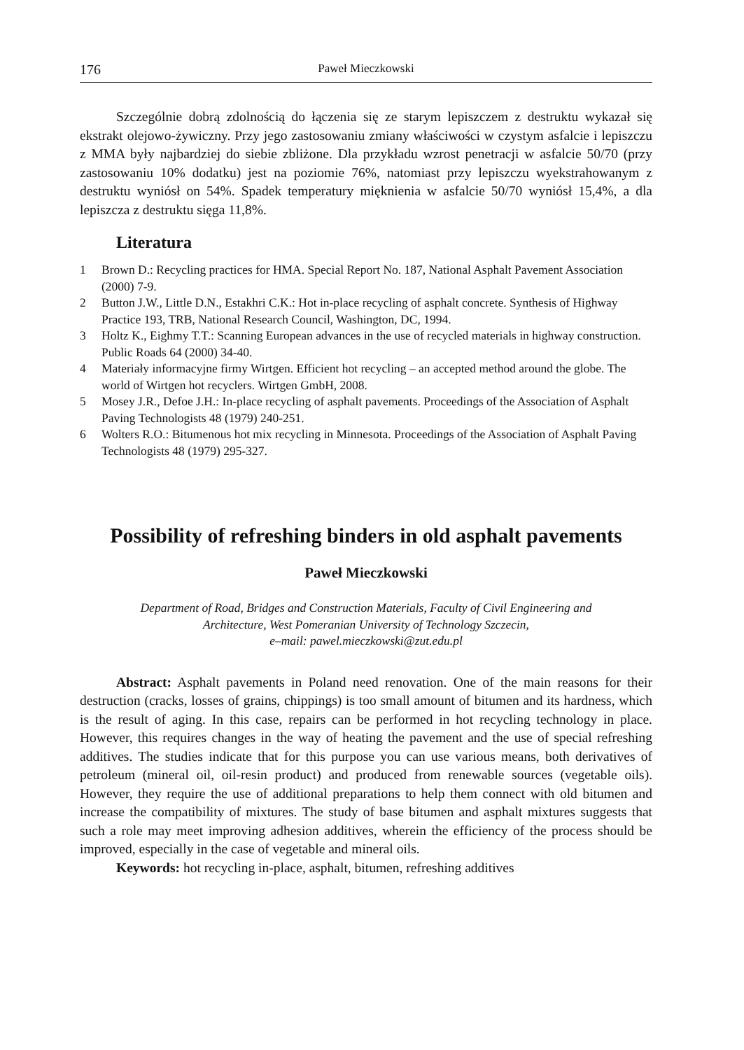176 Paweł Mieczkowski
Szczególnie dobrą zdolnością do łączenia się ze starym lepiszczem z destruktu wykazał się ekstrakt olejowo-żywiczny. Przy jego zastosowaniu zmiany właściwości w czystym asfalcie i lepiszczu z MMA były najbardziej do siebie zbliżone. Dla przykładu wzrost penetracji w asfalcie 50/70 (przy zastosowaniu 10% dodatku) jest na poziomie 76%, natomiast przy lepiszczu wyekstrahowanym z destruktu wyniósł on 54%. Spadek temperatury mięknienia w asfalcie 50/70 wyniósł 15,4%, a dla lepiszcza z destruktu sięga 11,8%.
Literatura
1 Brown D.: Recycling practices for HMA. Special Report No. 187, National Asphalt Pavement Association (2000) 7-9.
2 Button J.W., Little D.N., Estakhri C.K.: Hot in-place recycling of asphalt concrete. Synthesis of Highway Practice 193, TRB, National Research Council, Washington, DC, 1994.
3 Holtz K., Eighmy T.T.: Scanning European advances in the use of recycled materials in highway construction. Public Roads 64 (2000) 34-40.
4 Materiały informacyjne firmy Wirtgen. Efficient hot recycling – an accepted method around the globe. The world of Wirtgen hot recyclers. Wirtgen GmbH, 2008.
5 Mosey J.R., Defoe J.H.: In-place recycling of asphalt pavements. Proceedings of the Association of Asphalt Paving Technologists 48 (1979) 240-251.
6 Wolters R.O.: Bitumenous hot mix recycling in Minnesota. Proceedings of the Association of Asphalt Paving Technologists 48 (1979) 295-327.
Possibility of refreshing binders in old asphalt pavements
Paweł Mieczkowski
Department of Road, Bridges and Construction Materials, Faculty of Civil Engineering and
Architecture, West Pomeranian University of Technology Szczecin,
e–mail: pawel.mieczkowski@zut.edu.pl
Abstract: Asphalt pavements in Poland need renovation. One of the main reasons for their destruction (cracks, losses of grains, chippings) is too small amount of bitumen and its hardness, which is the result of aging. In this case, repairs can be performed in hot recycling technology in place. However, this requires changes in the way of heating the pavement and the use of special refreshing additives. The studies indicate that for this purpose you can use various means, both derivatives of petroleum (mineral oil, oil-resin product) and produced from renewable sources (vegetable oils). However, they require the use of additional preparations to help them connect with old bitumen and increase the compatibility of mixtures. The study of base bitumen and asphalt mixtures suggests that such a role may meet improving adhesion additives, wherein the efficiency of the process should be improved, especially in the case of vegetable and mineral oils.
Keywords: hot recycling in-place, asphalt, bitumen, refreshing additives